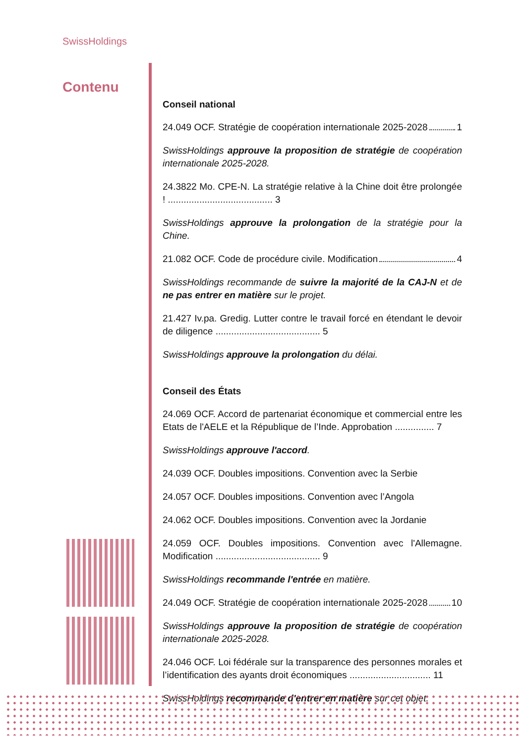SwissHoldings
Contenu
Conseil national
24.049 OCF. Stratégie de coopération internationale 2025-2028 1
SwissHoldings approuve la proposition de stratégie de coopération internationale 2025-2028.
24.3822 Mo. CPE-N. La stratégie relative à la Chine doit être prolongée ! ........................................ 3
SwissHoldings approuve la prolongation de la stratégie pour la Chine.
21.082 OCF. Code de procédure civile. Modification 4
SwissHoldings recommande de suivre la majorité de la CAJ-N et de ne pas entrer en matière sur le projet.
21.427 Iv.pa. Gredig. Lutter contre le travail forcé en étendant le devoir de diligence ........................................ 5
SwissHoldings approuve la prolongation du délai.
Conseil des États
24.069 OCF. Accord de partenariat économique et commercial entre les Etats de l'AELE et la République de l’Inde. Approbation ............... 7
SwissHoldings approuve l'accord.
24.039 OCF. Doubles impositions. Convention avec la Serbie
24.057 OCF. Doubles impositions. Convention avec l’Angola
24.062 OCF. Doubles impositions. Convention avec la Jordanie
24.059 OCF. Doubles impositions. Convention avec l'Allemagne. Modification ........................................ 9
SwissHoldings recommande l'entrée en matière.
24.049 OCF. Stratégie de coopération internationale 2025-2028 10
SwissHoldings approuve la proposition de stratégie de coopération internationale 2025-2028.
24.046 OCF. Loi fédérale sur la transparence des personnes morales et l’identification des ayants droit économiques ............................... 11
SwissHoldings recommande d'entrer en matière sur cet objet.